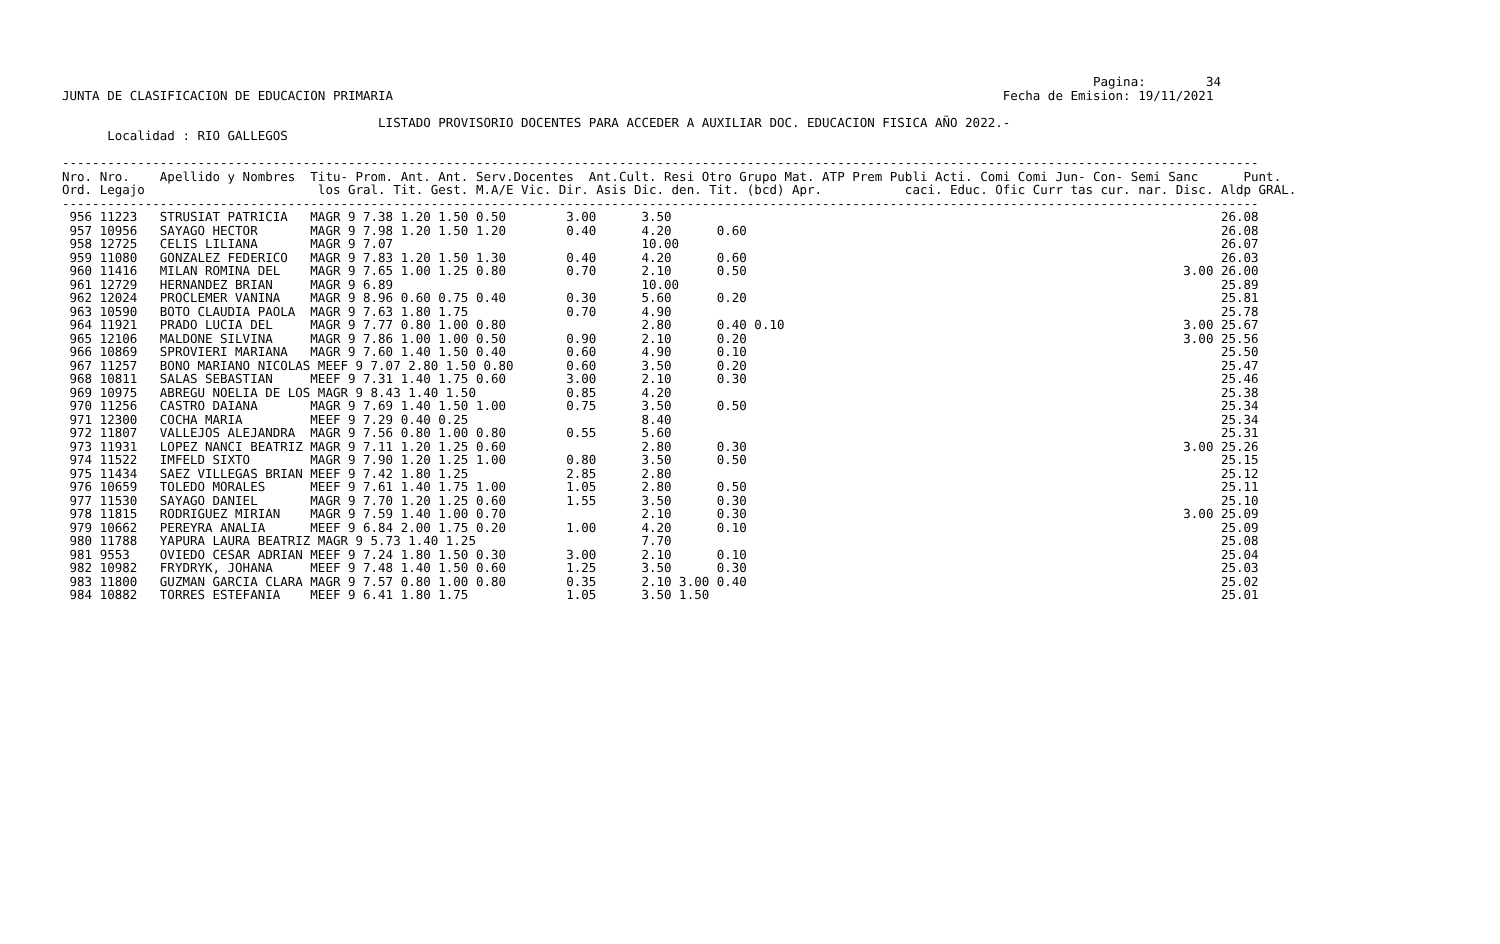Pagina:        34
JUNTA DE CLASIFICACION DE EDUCACION PRIMARIA                                                                                 Fecha de Emision: 19/11/2021

                                          LISTADO PROVISORIO DOCENTES PARA ACCEDER A AUXILIAR DOC. EDUCACION FISICA AÑO 2022.-
      Localidad : RIO GALLEGOS

---------------------------------------------------------------------------------------------------------------------------------------------------------------
Nro. Nro.    Apellido y Nombres  Titu- Prom. Ant. Ant. Serv.Docentes  Ant.Cult. Resi Otro Grupo Mat. ATP Prem Publi Acti. Comi Comi Jun- Con- Semi Sanc      Punt.
Ord. Legajo                       los Gral. Tit. Gest. M.A/E Vic. Dir. Asis Dic. den. Tit. (bcd) Apr.           caci. Educ. Ofic Curr tas cur. nar. Disc. Aldp GRAL.
---------------------------------------------------------------------------------------------------------------------------------------------------------------
 956 11223   STRUSIAT PATRICIA   MAGR 9 7.38 1.20 1.50 0.50        3.00      3.50                                                                         26.08
 957 10956   SAYAGO HECTOR       MAGR 9 7.98 1.20 1.50 1.20        0.40      4.20      0.60                                                               26.08
 958 12725   CELIS LILIANA       MAGR 9 7.07                                 10.00                                                                        26.07
 959 11080   GONZALEZ FEDERICO   MAGR 9 7.83 1.20 1.50 1.30        0.40      4.20      0.60                                                               26.03
 960 11416   MILAN ROMINA DEL    MAGR 9 7.65 1.00 1.25 0.80        0.70      2.10      0.50                                                          3.00 26.00
 961 12729   HERNANDEZ BRIAN     MAGR 9 6.89                                 10.00                                                                        25.89
 962 12024   PROCLEMER VANINA    MAGR 9 8.96 0.60 0.75 0.40        0.30      5.60      0.20                                                               25.81
 963 10590   BOTO CLAUDIA PAOLA  MAGR 9 7.63 1.80 1.75             0.70      4.90                                                                         25.78
 964 11921   PRADO LUCIA DEL     MAGR 9 7.77 0.80 1.00 0.80                  2.80      0.40 0.10                                                     3.00 25.67
 965 12106   MALDONE SILVINA     MAGR 9 7.86 1.00 1.00 0.50        0.90      2.10      0.20                                                          3.00 25.56
 966 10869   SPROVIERI MARIANA   MAGR 9 7.60 1.40 1.50 0.40        0.60      4.90      0.10                                                               25.50
 967 11257   BONO MARIANO NICOLAS MEEF 9 7.07 2.80 1.50 0.80       0.60      3.50      0.20                                                               25.47
 968 10811   SALAS SEBASTIAN     MEEF 9 7.31 1.40 1.75 0.60        3.00      2.10      0.30                                                               25.46
 969 10975   ABREGU NOELIA DE LOS MAGR 9 8.43 1.40 1.50            0.85      4.20                                                                         25.38
 970 11256   CASTRO DAIANA       MAGR 9 7.69 1.40 1.50 1.00        0.75      3.50      0.50                                                               25.34
 971 12300   COCHA MARIA         MEEF 9 7.29 0.40 0.25                       8.40                                                                         25.34
 972 11807   VALLEJOS ALEJANDRA  MAGR 9 7.56 0.80 1.00 0.80        0.55      5.60                                                                         25.31
 973 11931   LOPEZ NANCI BEATRIZ MAGR 9 7.11 1.20 1.25 0.60                  2.80      0.30                                                          3.00 25.26
 974 11522   IMFELD SIXTO        MAGR 9 7.90 1.20 1.25 1.00        0.80      3.50      0.50                                                               25.15
 975 11434   SAEZ VILLEGAS BRIAN MEEF 9 7.42 1.80 1.25             2.85      2.80                                                                         25.12
 976 10659   TOLEDO MORALES      MEEF 9 7.61 1.40 1.75 1.00        1.05      2.80      0.50                                                               25.11
 977 11530   SAYAGO DANIEL       MAGR 9 7.70 1.20 1.25 0.60        1.55      3.50      0.30                                                               25.10
 978 11815   RODRIGUEZ MIRIAN    MAGR 9 7.59 1.40 1.00 0.70                  2.10      0.30                                                          3.00 25.09
 979 10662   PEREYRA ANALIA      MEEF 9 6.84 2.00 1.75 0.20        1.00      4.20      0.10                                                               25.09
 980 11788   YAPURA LAURA BEATRIZ MAGR 9 5.73 1.40 1.25                      7.70                                                                         25.08
 981 9553    OVIEDO CESAR ADRIAN MEEF 9 7.24 1.80 1.50 0.30        3.00      2.10      0.10                                                               25.04
 982 10982   FRYDRYK, JOHANA     MEEF 9 7.48 1.40 1.50 0.60        1.25      3.50      0.30                                                               25.03
 983 11800   GUZMAN GARCIA CLARA MAGR 9 7.57 0.80 1.00 0.80        0.35      2.10 3.00 0.40                                                               25.02
 984 10882   TORRES ESTEFANIA    MEEF 9 6.41 1.80 1.75             1.05      3.50 1.50                                                                    25.01